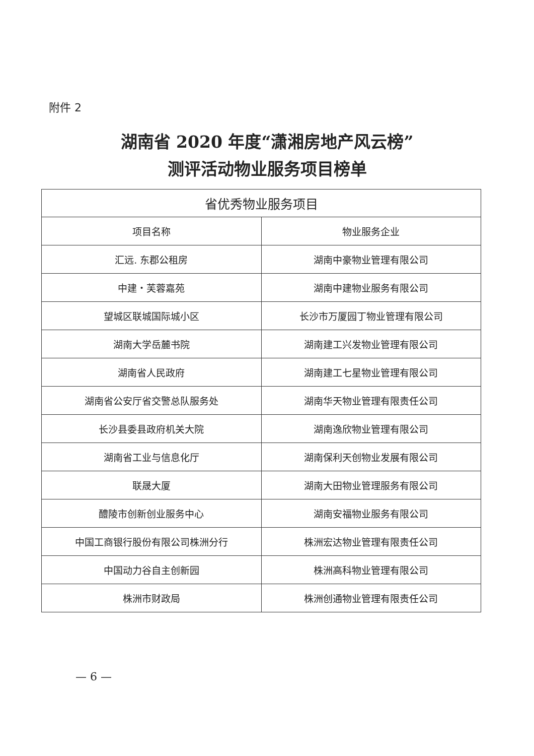附件 2
湖南省 2020 年度“潇湘房地产风云榜”
测评活动物业服务项目榜单
| 省优秀物业服务项目 | |
| --- | --- |
| 项目名称 | 物业服务企业 |
| 汇远. 东郡公租房 | 湖南中豪物业管理有限公司 |
| 中建・芙蓉嘉苑 | 湖南中建物业服务有限公司 |
| 望城区联城国际城小区 | 长沙市万厦园丁物业管理有限公司 |
| 湖南大学岳麓书院 | 湖南建工兴发物业管理有限公司 |
| 湖南省人民政府 | 湖南建工七星物业管理有限公司 |
| 湖南省公安厅省交警总队服务处 | 湖南华天物业管理有限责任公司 |
| 长沙县委县政府机关大院 | 湖南逸欣物业管理有限公司 |
| 湖南省工业与信息化厅 | 湖南保利天创物业发展有限公司 |
| 联晟大厦 | 湖南大田物业管理服务有限公司 |
| 醴陵市创新创业服务中心 | 湖南安福物业服务有限公司 |
| 中国工商银行股份有限公司株洲分行 | 株洲宏达物业管理有限责任公司 |
| 中国动力谷自主创新园 | 株洲高科物业管理有限公司 |
| 株洲市财政局 | 株洲创通物业管理有限责任公司 |
— 6 —